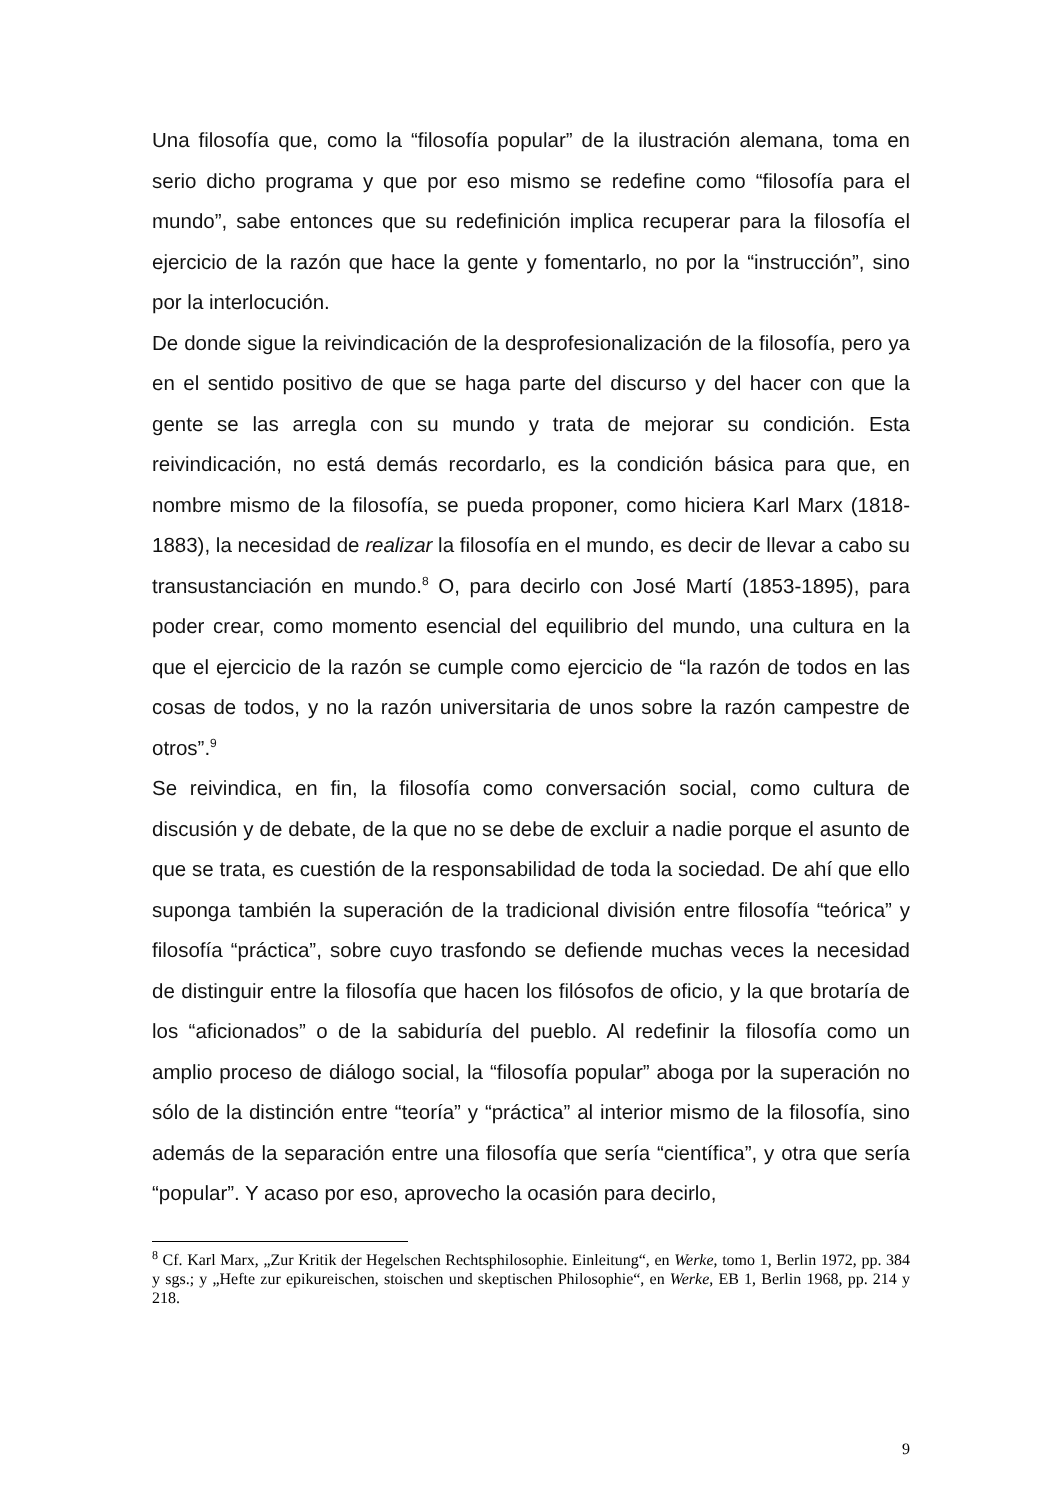Una filosofía que, como la “filosofía popular” de la ilustración alemana, toma en serio dicho programa y que por eso mismo se redefine como “filosofía para el mundo”, sabe entonces que su redefinición implica recuperar para la filosofía el ejercicio de la razón que hace la gente y fomentarlo, no por la “instrucción”, sino por la interlocución.
De donde sigue la reivindicación de la desprofesionalización de la filosofía, pero ya en el sentido positivo de que se haga parte del discurso y del hacer con que la gente se las arregla con su mundo y trata de mejorar su condición. Esta reivindicación, no está demás recordarlo, es la condición básica para que, en nombre mismo de la filosofía, se pueda proponer, como hiciera Karl Marx (1818-1883), la necesidad de realizar la filosofía en el mundo, es decir de llevar a cabo su transustanciación en mundo.<sup>8</sup> O, para decirlo con José Martí (1853-1895), para poder crear, como momento esencial del equilibrio del mundo, una cultura en la que el ejercicio de la razón se cumple como ejercicio de “la razón de todos en las cosas de todos, y no la razón universitaria de unos sobre la razón campestre de otros”.<sup>9</sup>
Se reivindica, en fin, la filosofía como conversación social, como cultura de discusión y de debate, de la que no se debe de excluir a nadie porque el asunto de que se trata, es cuestión de la responsabilidad de toda la sociedad. De ahí que ello suponga también la superación de la tradicional división entre filosofía “teórica” y filosofía “práctica”, sobre cuyo trasfondo se defiende muchas veces la necesidad de distinguir entre la filosofía que hacen los filósofos de oficio, y la que brotaría de los “aficionados” o de la sabiduría del pueblo. Al redefinir la filosofía como un amplio proceso de diálogo social, la “filosofía popular” aboga por la superación no sólo de la distinción entre “teoría” y “práctica” al interior mismo de la filosofía, sino además de la separación entre una filosofía que sería “científica”, y otra que sería “popular”. Y acaso por eso, aprovecho la ocasión para decirlo,
<sup>8</sup> Cf. Karl Marx, „Zur Kritik der Hegelschen Rechtsphilosophie. Einleitung“, en Werke, tomo 1, Berlin 1972, pp. 384 y sgs.; y „Hefte zur epikureischen, stoischen und skeptischen Philosophie“, en Werke, EB 1, Berlin 1968, pp. 214 y 218.
9